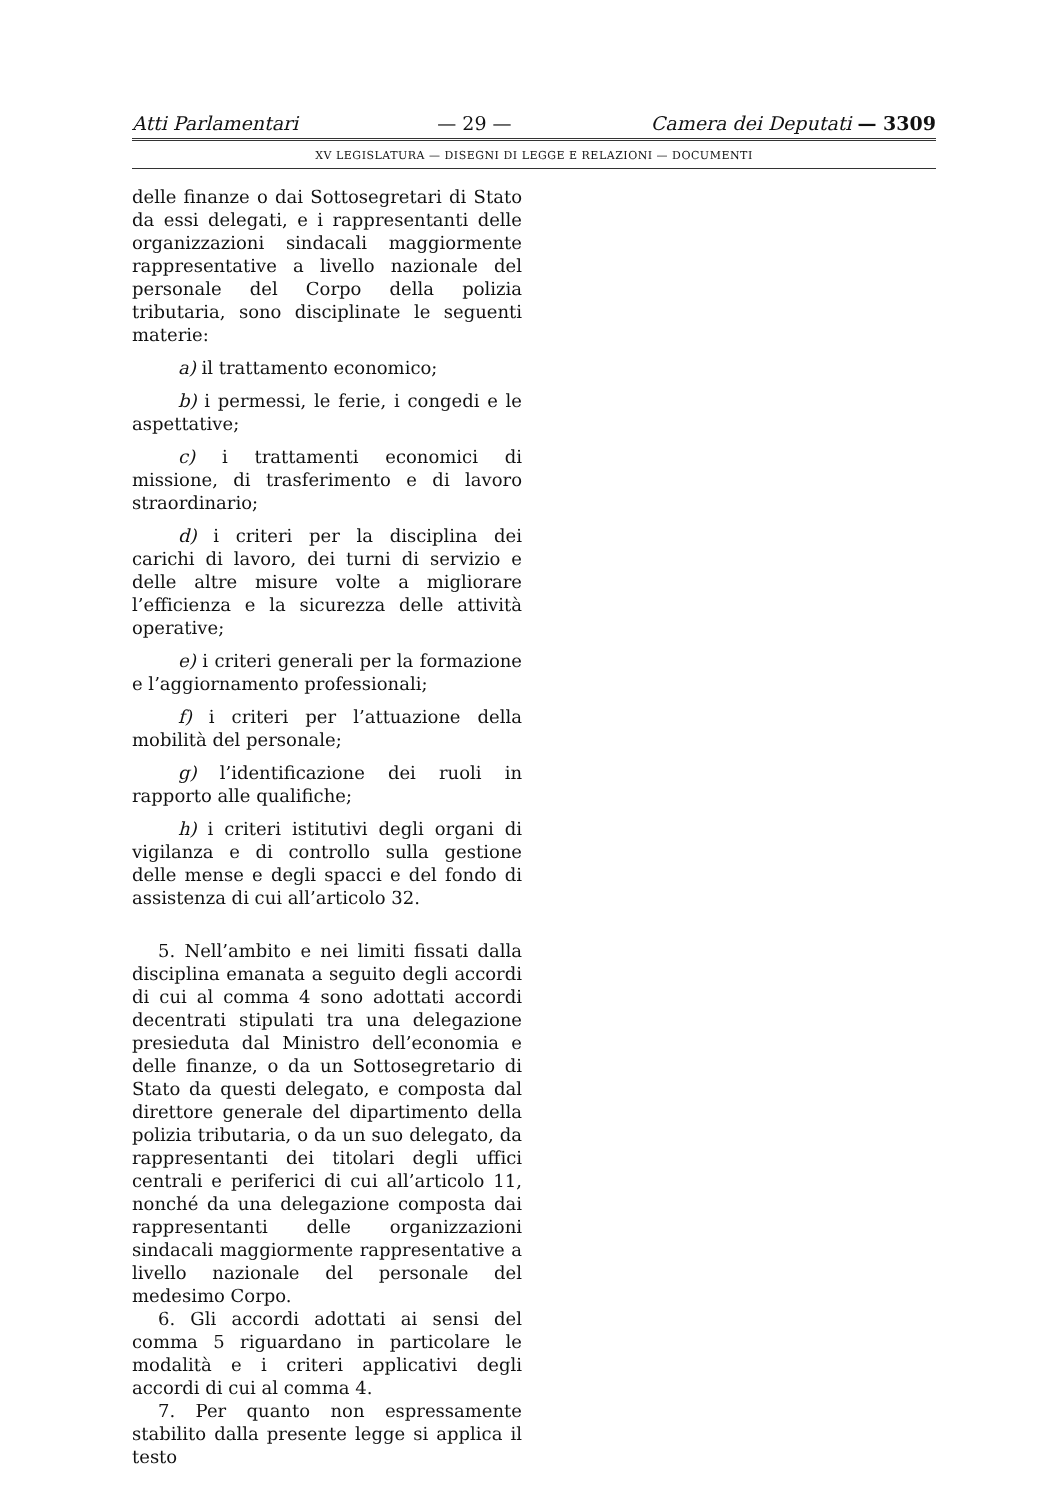Atti Parlamentari — 29 — Camera dei Deputati — 3309
XV LEGISLATURA — DISEGNI DI LEGGE E RELAZIONI — DOCUMENTI
delle finanze o dai Sottosegretari di Stato da essi delegati, e i rappresentanti delle organizzazioni sindacali maggiormente rappresentative a livello nazionale del personale del Corpo della polizia tributaria, sono disciplinate le seguenti materie:
a) il trattamento economico;
b) i permessi, le ferie, i congedi e le aspettative;
c) i trattamenti economici di missione, di trasferimento e di lavoro straordinario;
d) i criteri per la disciplina dei carichi di lavoro, dei turni di servizio e delle altre misure volte a migliorare l’efficienza e la sicurezza delle attività operative;
e) i criteri generali per la formazione e l’aggiornamento professionali;
f) i criteri per l’attuazione della mobilità del personale;
g) l’identificazione dei ruoli in rapporto alle qualifiche;
h) i criteri istitutivi degli organi di vigilanza e di controllo sulla gestione delle mense e degli spacci e del fondo di assistenza di cui all’articolo 32.
5. Nell’ambito e nei limiti fissati dalla disciplina emanata a seguito degli accordi di cui al comma 4 sono adottati accordi decentrati stipulati tra una delegazione presieduta dal Ministro dell’economia e delle finanze, o da un Sottosegretario di Stato da questi delegato, e composta dal direttore generale del dipartimento della polizia tributaria, o da un suo delegato, da rappresentanti dei titolari degli uffici centrali e periferici di cui all’articolo 11, nonché da una delegazione composta dai rappresentanti delle organizzazioni sindacali maggiormente rappresentative a livello nazionale del personale del medesimo Corpo.
6. Gli accordi adottati ai sensi del comma 5 riguardano in particolare le modalità e i criteri applicativi degli accordi di cui al comma 4.
7. Per quanto non espressamente stabilito dalla presente legge si applica il testo